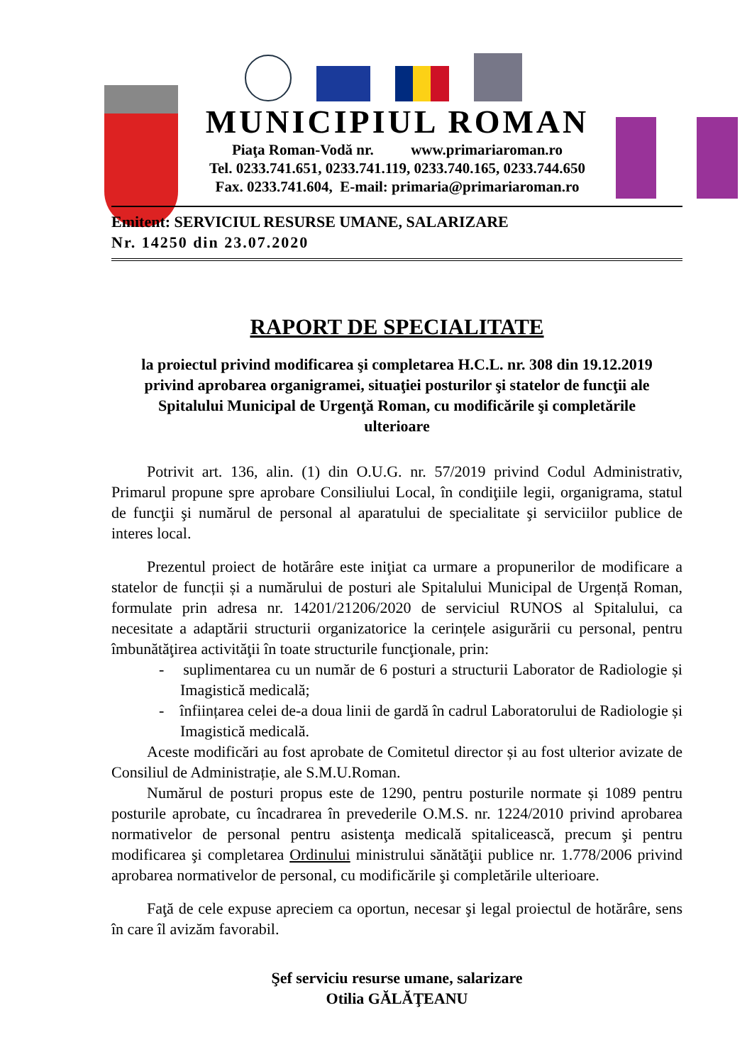MUNICIPIUL ROMAN
Piaţa Roman-Vodă nr. www.primariaroman.ro
Tel. 0233.741.651, 0233.741.119, 0233.740.165, 0233.744.650
Fax. 0233.741.604, E-mail: primaria@primariaroman.ro
Emitent: SERVICIUL RESURSE UMANE, SALARIZARE
Nr. 14250 din 23.07.2020
RAPORT DE SPECIALITATE
la proiectul privind modificarea şi completarea H.C.L. nr. 308 din 19.12.2019 privind aprobarea organigramei, situaţiei posturilor şi statelor de funcţii ale Spitalului Municipal de Urgenţă Roman, cu modificările şi completările ulterioare
Potrivit art. 136, alin. (1) din O.U.G. nr. 57/2019 privind Codul Administrativ, Primarul propune spre aprobare Consiliului Local, în condiţiile legii, organigrama, statul de funcţii şi numărul de personal al aparatului de specialitate şi serviciilor publice de interes local.
Prezentul proiect de hotărâre este iniţiat ca urmare a propunerilor de modificare a statelor de funcții și a numărului de posturi ale Spitalului Municipal de Urgență Roman, formulate prin adresa nr. 14201/21206/2020 de serviciul RUNOS al Spitalului, ca necesitate a adaptării structurii organizatorice la cerințele asigurării cu personal, pentru îmbunătăţirea activităţii în toate structurile funcţionale, prin:
- suplimentarea cu un număr de 6 posturi a structurii Laborator de Radiologie și Imagistică medicală;
- înființarea celei de-a doua linii de gardă în cadrul Laboratorului de Radiologie și Imagistică medicală.
Aceste modificări au fost aprobate de Comitetul director și au fost ulterior avizate de Consiliul de Administrație, ale S.M.U.Roman.
Numărul de posturi propus este de 1290, pentru posturile normate și 1089 pentru posturile aprobate, cu încadrarea în prevederile O.M.S. nr. 1224/2010 privind aprobarea normativelor de personal pentru asistenţa medicală spitalicească, precum şi pentru modificarea şi completarea Ordinului ministrului sănătăţii publice nr. 1.778/2006 privind aprobarea normativelor de personal, cu modificările şi completările ulterioare.
Faţă de cele expuse apreciem ca oportun, necesar şi legal proiectul de hotărâre, sens în care îl avizăm favorabil.
Şef serviciu resurse umane, salarizare
Otilia GĂLĂŢEANU